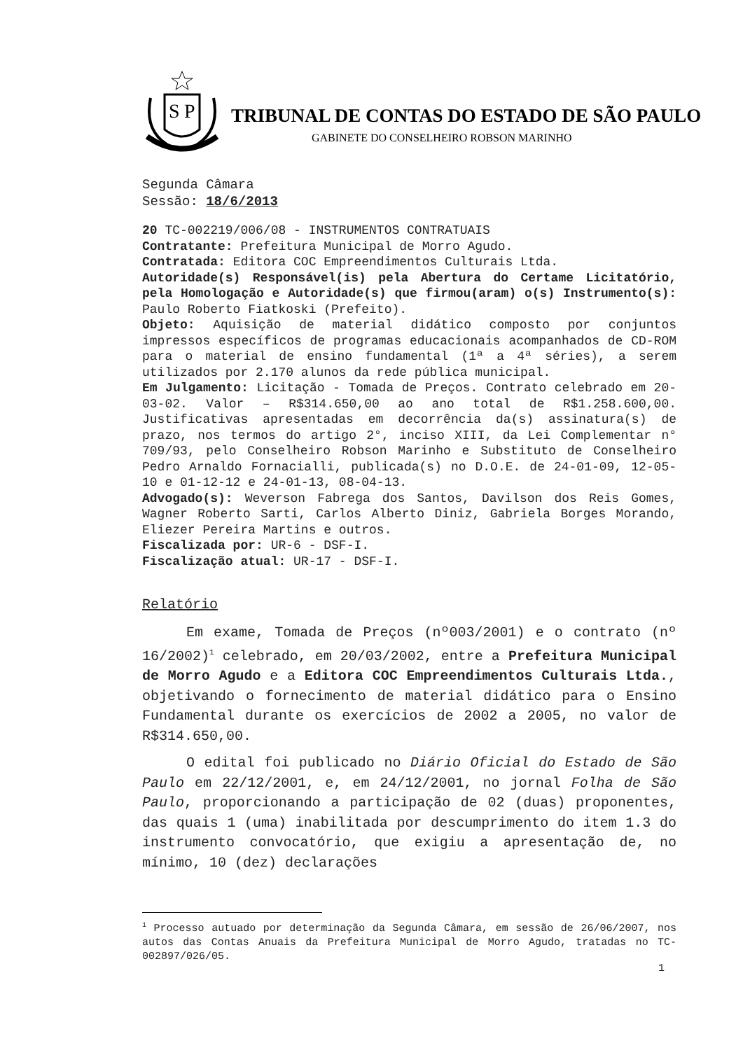S
P
TRIBUNAL DE CONTAS DO ESTADO DE SÃO PAULO
GABINETE DO CONSELHEIRO ROBSON MARINHO
Segunda Câmara
Sessão: 18/6/2013
20 TC-002219/006/08 - INSTRUMENTOS CONTRATUAIS
Contratante: Prefeitura Municipal de Morro Agudo.
Contratada: Editora COC Empreendimentos Culturais Ltda.
Autoridade(s) Responsável(is) pela Abertura do Certame Licitatório, pela Homologação e Autoridade(s) que firmou(aram) o(s) Instrumento(s): Paulo Roberto Fiatkoski (Prefeito).
Objeto: Aquisição de material didático composto por conjuntos impressos específicos de programas educacionais acompanhados de CD-ROM para o material de ensino fundamental (1ª a 4ª séries), a serem utilizados por 2.170 alunos da rede pública municipal.
Em Julgamento: Licitação - Tomada de Preços. Contrato celebrado em 20-03-02. Valor – R$314.650,00 ao ano total de R$1.258.600,00. Justificativas apresentadas em decorrência da(s) assinatura(s) de prazo, nos termos do artigo 2°, inciso XIII, da Lei Complementar n° 709/93, pelo Conselheiro Robson Marinho e Substituto de Conselheiro Pedro Arnaldo Fornacialli, publicada(s) no D.O.E. de 24-01-09, 12-05-10 e 01-12-12 e 24-01-13, 08-04-13.
Advogado(s): Weverson Fabrega dos Santos, Davilson dos Reis Gomes, Wagner Roberto Sarti, Carlos Alberto Diniz, Gabriela Borges Morando, Eliezer Pereira Martins e outros.
Fiscalizada por: UR-6 - DSF-I.
Fiscalização atual: UR-17 - DSF-I.
Relatório
Em exame, Tomada de Preços (nº003/2001) e o contrato (nº 16/2002)<sup>1</sup> celebrado, em 20/03/2002, entre a Prefeitura Municipal de Morro Agudo e a Editora COC Empreendimentos Culturais Ltda., objetivando o fornecimento de material didático para o Ensino Fundamental durante os exercícios de 2002 a 2005, no valor de R$314.650,00.
O edital foi publicado no Diário Oficial do Estado de São Paulo em 22/12/2001, e, em 24/12/2001, no jornal Folha de São Paulo, proporcionando a participação de 02 (duas) proponentes, das quais 1 (uma) inabilitada por descumprimento do item 1.3 do instrumento convocatório, que exigiu a apresentação de, no mínimo, 10 (dez) declarações
<sup>1</sup> Processo autuado por determinação da Segunda Câmara, em sessão de 26/06/2007, nos autos das Contas Anuais da Prefeitura Municipal de Morro Agudo, tratadas no TC-002897/026/05.
1